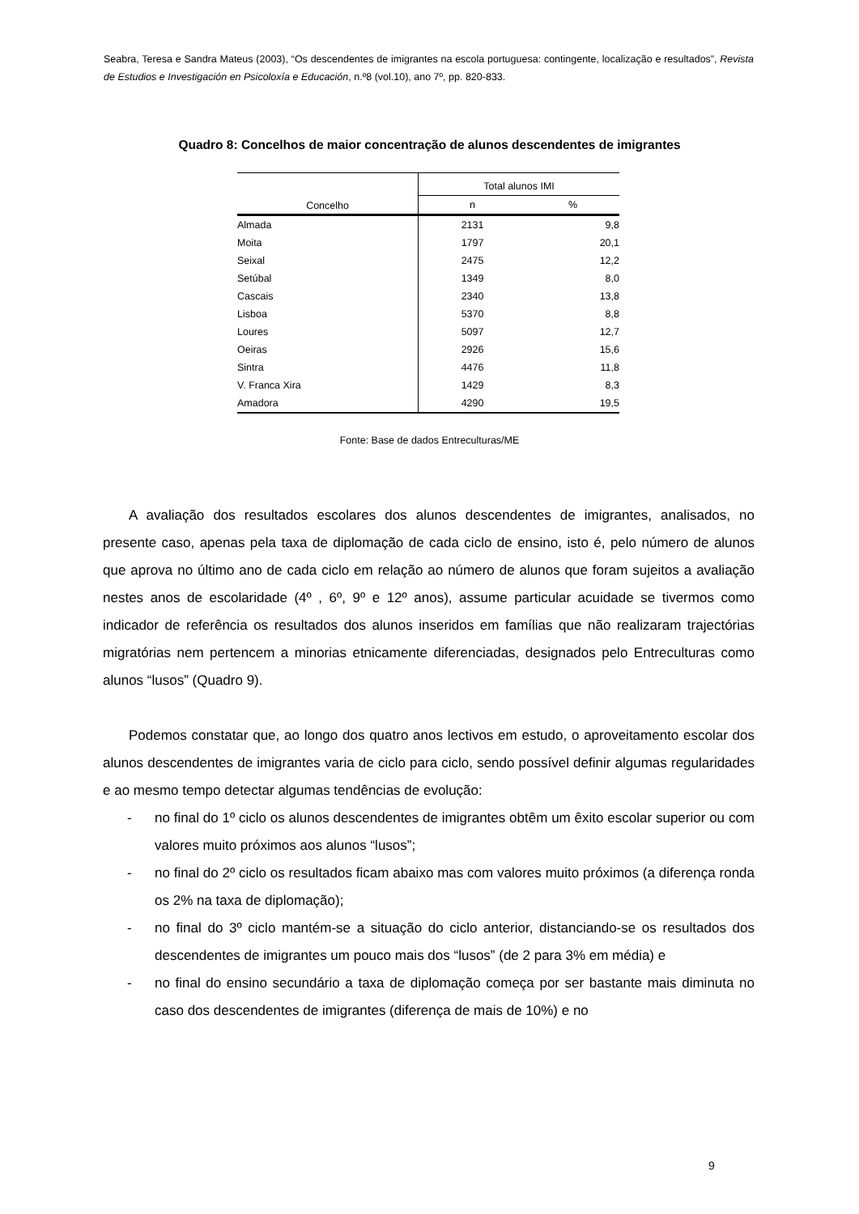Seabra, Teresa e Sandra Mateus (2003), “Os descendentes de imigrantes na escola portuguesa: contingente, localização e resultados”, Revista de Estudios e Investigación en Psicoloxía e Educación, n.º8 (vol.10), ano 7º, pp. 820-833.
Quadro 8: Concelhos de maior concentração de alunos descendentes de imigrantes
| Concelho | Total alunos IMI | |
| --- | --- | --- |
| | n | % |
| Almada | 2131 | 9,8 |
| Moita | 1797 | 20,1 |
| Seixal | 2475 | 12,2 |
| Setúbal | 1349 | 8,0 |
| Cascais | 2340 | 13,8 |
| Lisboa | 5370 | 8,8 |
| Loures | 5097 | 12,7 |
| Oeiras | 2926 | 15,6 |
| Sintra | 4476 | 11,8 |
| V. Franca Xira | 1429 | 8,3 |
| Amadora | 4290 | 19,5 |
Fonte: Base de dados Entreculturas/ME
A avaliação dos resultados escolares dos alunos descendentes de imigrantes, analisados, no presente caso, apenas pela taxa de diplomação de cada ciclo de ensino, isto é, pelo número de alunos que aprova no último ano de cada ciclo em relação ao número de alunos que foram sujeitos a avaliação nestes anos de escolaridade (4º , 6º, 9º e 12º anos), assume particular acuidade se tivermos como indicador de referência os resultados dos alunos inseridos em famílias que não realizaram trajectórias migratórias nem pertencem a minorias etnicamente diferenciadas, designados pelo Entreculturas como alunos “lusos” (Quadro 9).
Podemos constatar que, ao longo dos quatro anos lectivos em estudo, o aproveitamento escolar dos alunos descendentes de imigrantes varia de ciclo para ciclo, sendo possível definir algumas regularidades e ao mesmo tempo detectar algumas tendências de evolução:
- no final do 1º ciclo os alunos descendentes de imigrantes obtêm um êxito escolar superior ou com valores muito próximos aos alunos “lusos”;
- no final do 2º ciclo os resultados ficam abaixo mas com valores muito próximos (a diferença ronda os 2% na taxa de diplomação);
- no final do 3º ciclo mantém-se a situação do ciclo anterior, distanciando-se os resultados dos descendentes de imigrantes um pouco mais dos “lusos” (de 2 para 3% em média) e
- no final do ensino secundário a taxa de diplomação começa por ser bastante mais diminuta no caso dos descendentes de imigrantes (diferença de mais de 10%) e no
9